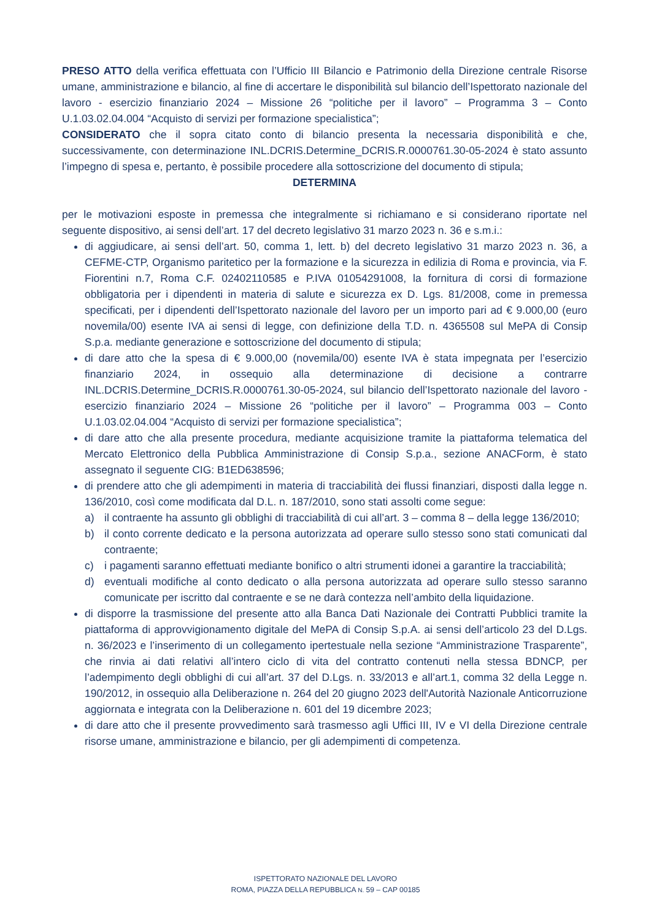PRESO ATTO della verifica effettuata con l’Ufficio III Bilancio e Patrimonio della Direzione centrale Risorse umane, amministrazione e bilancio, al fine di accertare le disponibilità sul bilancio dell’Ispettorato nazionale del lavoro - esercizio finanziario 2024 – Missione 26 “politiche per il lavoro” – Programma 3 – Conto U.1.03.02.04.004 “Acquisto di servizi per formazione specialistica”;
CONSIDERATO che il sopra citato conto di bilancio presenta la necessaria disponibilità e che, successivamente, con determinazione INL.DCRIS.Determine_DCRIS.R.0000761.30-05-2024 è stato assunto l’impegno di spesa e, pertanto, è possibile procedere alla sottoscrizione del documento di stipula;
DETERMINA
per le motivazioni esposte in premessa che integralmente si richiamano e si considerano riportate nel seguente dispositivo, ai sensi dell’art. 17 del decreto legislativo 31 marzo 2023 n. 36 e s.m.i.:
di aggiudicare, ai sensi dell’art. 50, comma 1, lett. b) del decreto legislativo 31 marzo 2023 n. 36, a CEFME-CTP, Organismo paritetico per la formazione e la sicurezza in edilizia di Roma e provincia, via F. Fiorentini n.7, Roma C.F. 02402110585 e P.IVA 01054291008, la fornitura di corsi di formazione obbligatoria per i dipendenti in materia di salute e sicurezza ex D. Lgs. 81/2008, come in premessa specificati, per i dipendenti dell’Ispettorato nazionale del lavoro per un importo pari ad € 9.000,00 (euro novemila/00) esente IVA ai sensi di legge, con definizione della T.D. n. 4365508 sul MePA di Consip S.p.a. mediante generazione e sottoscrizione del documento di stipula;
di dare atto che la spesa di € 9.000,00 (novemila/00) esente IVA è stata impegnata per l’esercizio finanziario 2024, in ossequio alla determinazione di decisione a contrarre INL.DCRIS.Determine_DCRIS.R.0000761.30-05-2024, sul bilancio dell’Ispettorato nazionale del lavoro - esercizio finanziario 2024 – Missione 26 “politiche per il lavoro” – Programma 003 – Conto U.1.03.02.04.004 “Acquisto di servizi per formazione specialistica”;
di dare atto che alla presente procedura, mediante acquisizione tramite la piattaforma telematica del Mercato Elettronico della Pubblica Amministrazione di Consip S.p.a., sezione ANACForm, è stato assegnato il seguente CIG: B1ED638596;
di prendere atto che gli adempimenti in materia di tracciabilità dei flussi finanziari, disposti dalla legge n. 136/2010, così come modificata dal D.L. n. 187/2010, sono stati assolti come segue:
a) il contraente ha assunto gli obblighi di tracciabilità di cui all’art. 3 – comma 8 – della legge 136/2010;
b) il conto corrente dedicato e la persona autorizzata ad operare sullo stesso sono stati comunicati dal contraente;
c) i pagamenti saranno effettuati mediante bonifico o altri strumenti idonei a garantire la tracciabilità;
d) eventuali modifiche al conto dedicato o alla persona autorizzata ad operare sullo stesso saranno comunicate per iscritto dal contraente e se ne darà contezza nell’ambito della liquidazione.
di disporre la trasmissione del presente atto alla Banca Dati Nazionale dei Contratti Pubblici tramite la piattaforma di approvvigionamento digitale del MePA di Consip S.p.A. ai sensi dell’articolo 23 del D.Lgs. n. 36/2023 e l’inserimento di un collegamento ipertestuale nella sezione “Amministrazione Trasparente”, che rinvia ai dati relativi all’intero ciclo di vita del contratto contenuti nella stessa BDNCP, per l’adempimento degli obblighi di cui all’art. 37 del D.Lgs. n. 33/2013 e all’art.1, comma 32 della Legge n. 190/2012, in ossequio alla Deliberazione n. 264 del 20 giugno 2023 dell'Autorità Nazionale Anticorruzione aggiornata e integrata con la Deliberazione n. 601 del 19 dicembre 2023;
di dare atto che il presente provvedimento sarà trasmesso agli Uffici III, IV e VI della Direzione centrale risorse umane, amministrazione e bilancio, per gli adempimenti di competenza.
ISPETTORATO NAZIONALE DEL LAVORO
ROMA, PIAZZA DELLA REPUBBLICA N. 59 – CAP 00185